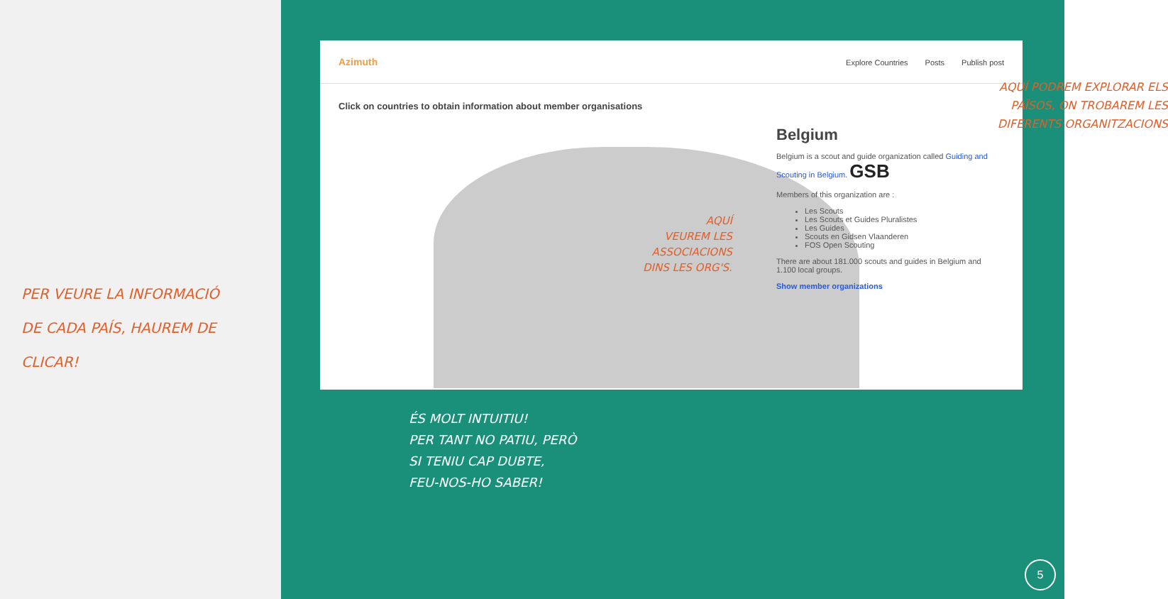PER VEURE LA INFORMACIÓ DE CADA PAÍS, HAUREM DE CLICAR!
Azimuth
Explore Countries Posts Publish post
Click on countries to obtain information about member organisations
Belgium
Belgium is a scout and guide organization called Guiding and Scouting in Belgium. GSB
Members of this organization are :
Les Scouts
Les Scouts et Guides Pluralistes
Les Guides
Scouts en Gidsen Vlaanderen
FOS Open Scouting
There are about 181.000 scouts and guides in Belgium and 1.100 local groups.
Show member organizations
AQUÍ PODREM EXPLORAR ELS PAÏSOS, ON TROBAREM LES DIFERENTS ORGANITZACIONS
AQUÍ
VEUREM LES
ASSOCIACIONS
DINS LES ORG'S.
ÉS MOLT INTUITIU!
PER TANT NO PATIU, PERÒ
SI TENIU CAP DUBTE,
FEU-NOS-HO SABER!
5